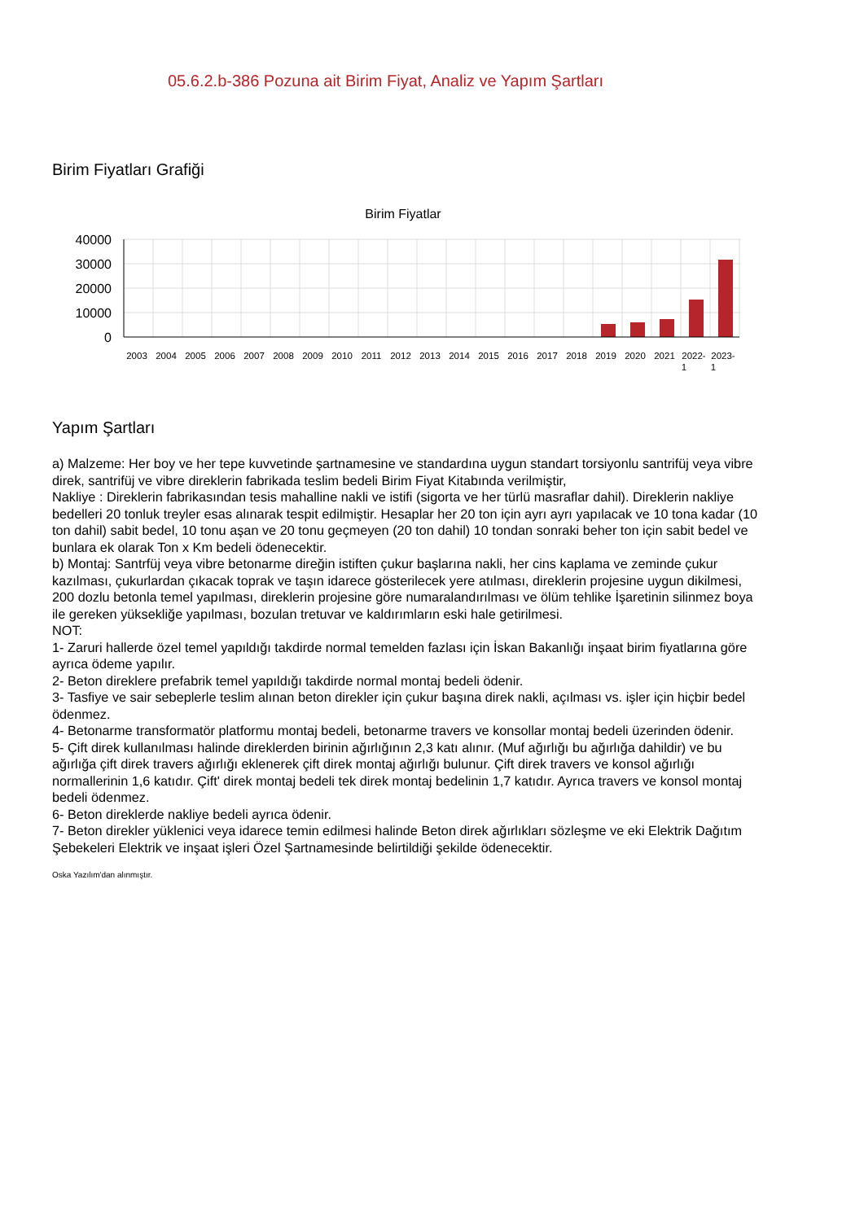05.6.2.b-386 Pozuna ait Birim Fiyat, Analiz ve Yapım Şartları
Birim Fiyatları Grafiği
Birim Fiyatlar
40000
30000
20000
10000
0
2003
2004
2005
2006
2007
2008
2009
2010
2011
2012
2013
2014
2015
2016
2017
2018
2019
2020
2021
2022-
2023-
1
1
Yapım Şartları
a) Malzeme: Her boy ve her tepe kuvvetinde şartnamesine ve standardına uygun standart torsiyonlu santrifüj veya vibre direk, santrifüj ve vibre direklerin fabrikada teslim bedeli Birim Fiyat Kitabında verilmiştir,
Nakliye : Direklerin fabrikasından tesis mahalline nakli ve istifi (sigorta ve her türlü masraflar dahil). Direklerin nakliye bedelleri 20 tonluk treyler esas alınarak tespit edilmiştir. Hesaplar her 20 ton için ayrı ayrı yapılacak ve 10 tona kadar (10 ton dahil) sabit bedel, 10 tonu aşan ve 20 tonu geçmeyen (20 ton dahil) 10 tondan sonraki beher ton için sabit bedel ve bunlara ek olarak Ton x Km bedeli ödenecektir.
b) Montaj: Santrfüj veya vibre betonarme direğin istiften çukur başlarına nakli, her cins kaplama ve zeminde çukur kazılması, çukurlardan çıkacak toprak ve taşın idarece gösterilecek yere atılması, direklerin projesine uygun dikilmesi, 200 dozlu betonla temel yapılması, direklerin projesine göre numaralandırılması ve ölüm tehlike İşaretinin silinmez boya ile gereken yüksekliğe yapılması, bozulan tretuvar ve kaldırımların eski hale getirilmesi.
NOT:
1- Zaruri hallerde özel temel yapıldığı takdirde normal temelden fazlası için İskan Bakanlığı inşaat birim fiyatlarına göre ayrıca ödeme yapılır.
2- Beton direklere prefabrik temel yapıldığı takdirde normal montaj bedeli ödenir.
3- Tasfiye ve sair sebeplerle teslim alınan beton direkler için çukur başına direk nakli, açılması vs. işler için hiçbir bedel ödenmez.
4- Betonarme transformatör platformu montaj bedeli, betonarme travers ve konsollar montaj bedeli üzerinden ödenir.
5- Çift direk kullanılması halinde direklerden birinin ağırlığının 2,3 katı alınır. (Muf ağırlığı bu ağırlığa dahildir) ve bu ağırlığa çift direk travers ağırlığı eklenerek çift direk montaj ağırlığı bulunur. Çift direk travers ve konsol ağırlığı normallerinin 1,6 katıdır. Çift' direk montaj bedeli tek direk montaj bedelinin 1,7 katıdır. Ayrıca travers ve konsol montaj bedeli ödenmez.
6- Beton direklerde nakliye bedeli ayrıca ödenir.
7- Beton direkler yüklenici veya idarece temin edilmesi halinde Beton direk ağırlıkları sözleşme ve eki Elektrik Dağıtım Şebekeleri Elektrik ve inşaat işleri Özel Şartnamesinde belirtildiği şekilde ödenecektir.
Oska Yazılım'dan alınmıştır.